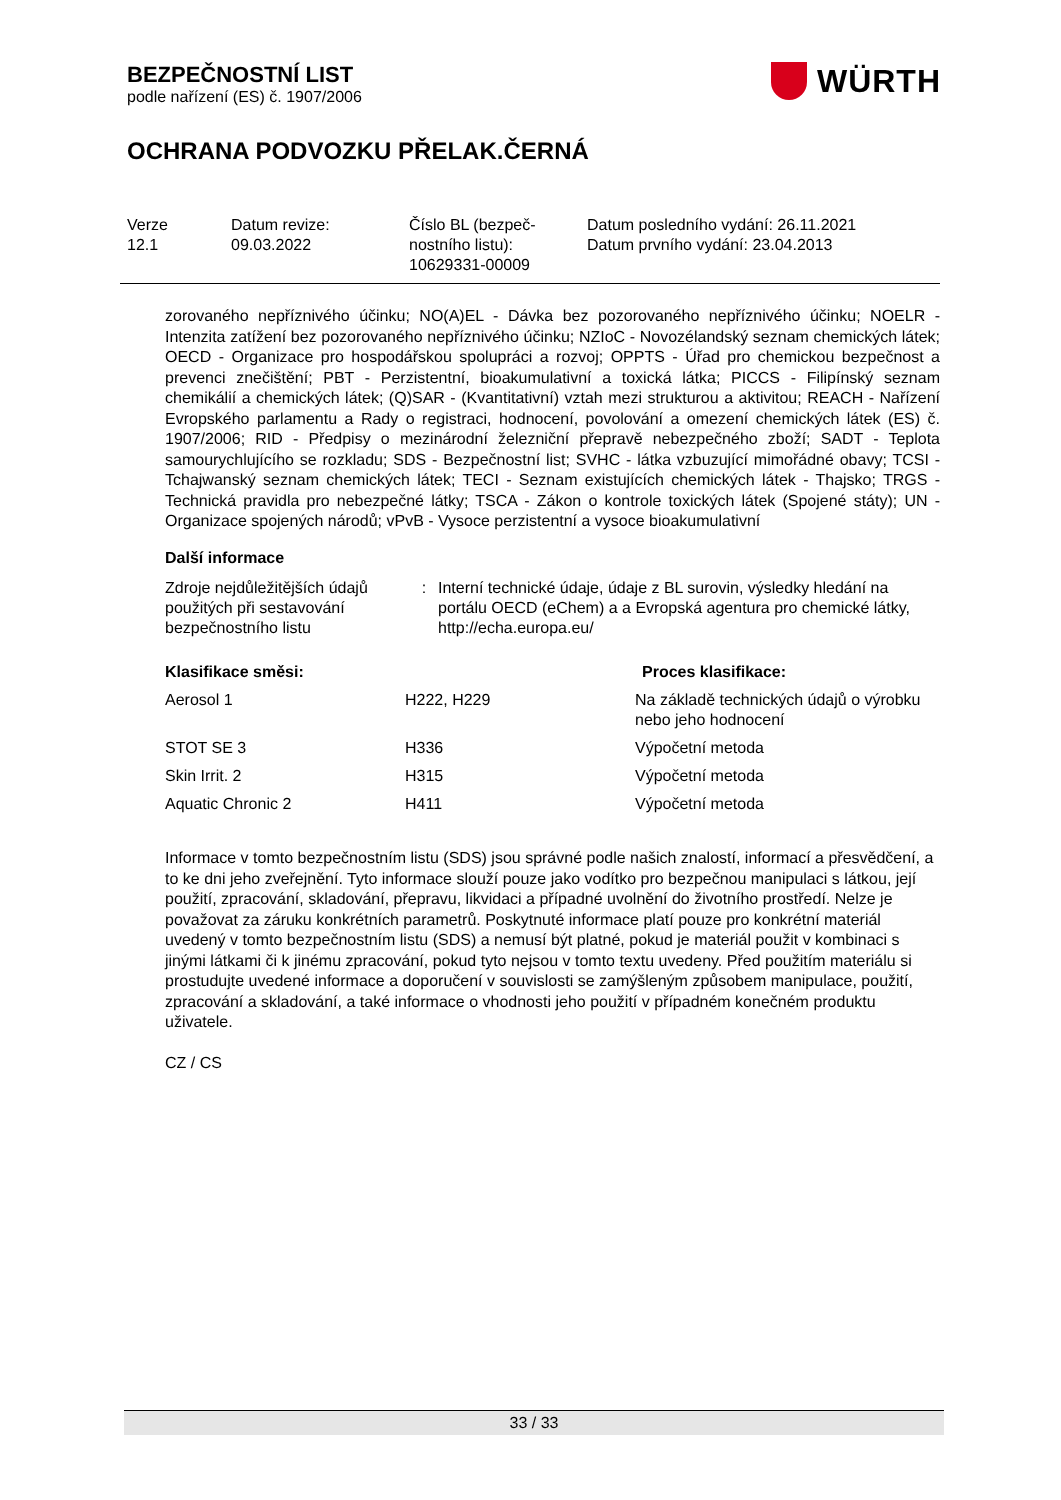BEZPEČNOSTNÍ LIST
podle nařízení (ES) č. 1907/2006
WÜRTH
OCHRANA PODVOZKU PŘELAK.ČERNÁ
| Verze 12.1 | Datum revize: 09.03.2022 | Číslo BL (bezpeč- nostního listu): 10629331-00009 | Datum posledního vydání: 26.11.2021 Datum prvního vydání: 23.04.2013 |
zorovaného nepříznivého účinku; NO(A)EL - Dávka bez pozorovaného nepříznivého účinku; NOELR - Intenzita zatížení bez pozorovaného nepříznivého účinku; NZIoC - Novozélandský seznam chemických látek; OECD - Organizace pro hospodářskou spolupráci a rozvoj; OPPTS - Úřad pro chemickou bezpečnost a prevenci znečištění; PBT - Perzistentní, bioakumulativní a toxická látka; PICCS - Filipínský seznam chemikálií a chemických látek; (Q)SAR - (Kvantitativní) vztah mezi strukturou a aktivitou; REACH - Nařízení Evropského parlamentu a Rady o registraci, hodnocení, povolování a omezení chemických látek (ES) č. 1907/2006; RID - Předpisy o mezinárodní železniční přepravě nebezpečného zboží; SADT - Teplota samourychlujícího se rozkladu; SDS - Bezpečnostní list; SVHC - látka vzbuzující mimořádné obavy; TCSI - Tchajwanský seznam chemických látek; TECI - Seznam existujících chemických látek - Thajsko; TRGS - Technická pravidla pro nebezpečné látky; TSCA - Zákon o kontrole toxických látek (Spojené státy); UN - Organizace spojených národů; vPvB - Vysoce perzistentní a vysoce bioakumulativní
Další informace
| Zdroje nejdůležitějších údajů použitých při sestavování bezpečnostního listu | : | Interní technické údaje, údaje z BL surovin, výsledky hledání na portálu OECD (eChem) a a Evropská agentura pro chemické látky, http://echa.europa.eu/ |
| Klasifikace směsi: | | Proces klasifikace: |
| --- | --- | --- |
| Aerosol 1 | H222, H229 | Na základě technických údajů o výrobku nebo jeho hodnocení |
| STOT SE 3 | H336 | Výpočetní metoda |
| Skin Irrit. 2 | H315 | Výpočetní metoda |
| Aquatic Chronic 2 | H411 | Výpočetní metoda |
Informace v tomto bezpečnostním listu (SDS) jsou správné podle našich znalostí, informací a přesvědčení, a to ke dni jeho zveřejnění. Tyto informace slouží pouze jako vodítko pro bezpečnou manipulaci s látkou, její použití, zpracování, skladování, přepravu, likvidaci a případné uvolnění do životního prostředí. Nelze je považovat za záruku konkrétních parametrů. Poskytnuté informace platí pouze pro konkrétní materiál uvedený v tomto bezpečnostním listu (SDS) a nemusí být platné, pokud je materiál použit v kombinaci s jinými látkami či k jinému zpracování, pokud tyto nejsou v tomto textu uvedeny. Před použitím materiálu si prostudujte uvedené informace a doporučení v souvislosti se zamýšleným způsobem manipulace, použití, zpracování a skladování, a také informace o vhodnosti jeho použití v případném konečném produktu uživatele.
CZ / CS
33 / 33